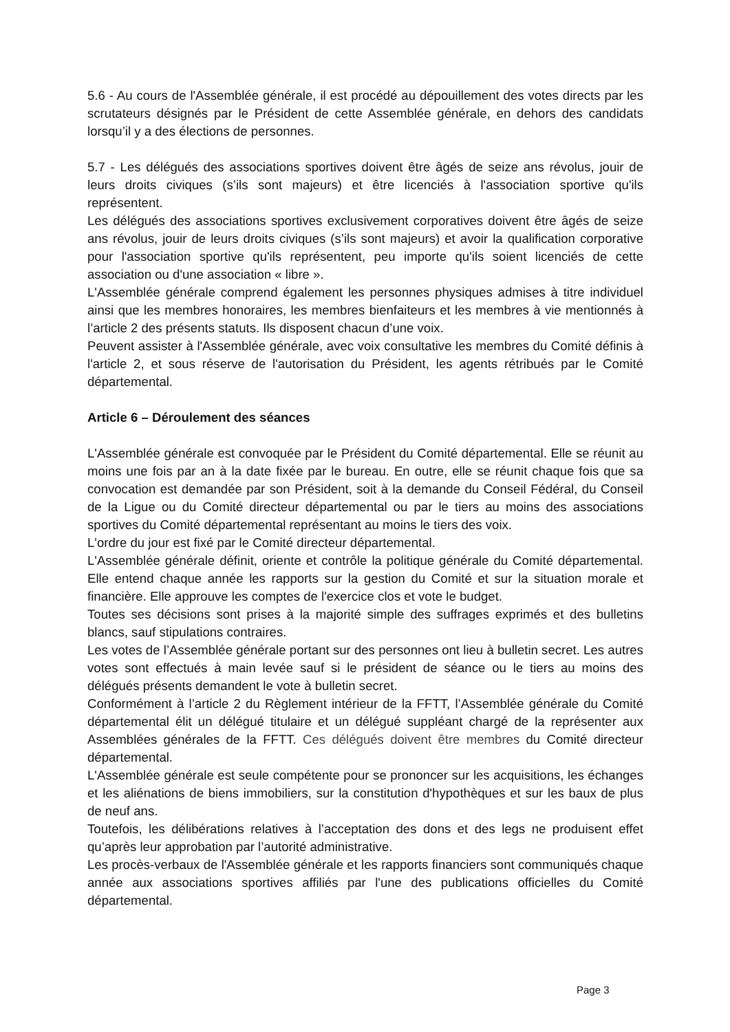5.6 - Au cours de l'Assemblée générale, il est procédé au dépouillement des votes directs par les scrutateurs désignés par le Président de cette Assemblée générale, en dehors des candidats lorsqu’il y a des élections de personnes.
5.7 - Les délégués des associations sportives doivent être âgés de seize ans révolus, jouir de leurs droits civiques (s’ils sont majeurs) et être licenciés à l'association sportive qu'ils représentent.
Les délégués des associations sportives exclusivement corporatives doivent être âgés de seize ans révolus, jouir de leurs droits civiques (s’ils sont majeurs) et avoir la qualification corporative pour l'association sportive qu'ils représentent, peu importe qu'ils soient licenciés de cette association ou d'une association « libre ».
L'Assemblée générale comprend également les personnes physiques admises à titre individuel ainsi que les membres honoraires, les membres bienfaiteurs et les membres à vie mentionnés à l’article 2 des présents statuts. Ils disposent chacun d’une voix.
Peuvent assister à l'Assemblée générale, avec voix consultative les membres du Comité définis à l'article 2, et sous réserve de l'autorisation du Président, les agents rétribués par le Comité départemental.
Article 6 – Déroulement des séances
L'Assemblée générale est convoquée par le Président du Comité départemental. Elle se réunit au moins une fois par an à la date fixée par le bureau. En outre, elle se réunit chaque fois que sa convocation est demandée par son Président, soit à la demande du Conseil Fédéral, du Conseil de la Ligue ou du Comité directeur départemental ou par le tiers au moins des associations sportives du Comité départemental représentant au moins le tiers des voix.
L'ordre du jour est fixé par le Comité directeur départemental.
L'Assemblée générale définit, oriente et contrôle la politique générale du Comité départemental. Elle entend chaque année les rapports sur la gestion du Comité et sur la situation morale et financière. Elle approuve les comptes de l'exercice clos et vote le budget.
Toutes ses décisions sont prises à la majorité simple des suffrages exprimés et des bulletins blancs, sauf stipulations contraires.
Les votes de l’Assemblée générale portant sur des personnes ont lieu à bulletin secret. Les autres votes sont effectués à main levée sauf si le président de séance ou le tiers au moins des délégués présents demandent le vote à bulletin secret.
Conformément à l’article 2 du Règlement intérieur de la FFTT, l’Assemblée générale du Comité départemental élit un délégué titulaire et un délégué suppléant chargé de la représenter aux Assemblées générales de la FFTT. Ces délégués doivent être membres du Comité directeur départemental.
L'Assemblée générale est seule compétente pour se prononcer sur les acquisitions, les échanges et les aliénations de biens immobiliers, sur la constitution d'hypothèques et sur les baux de plus de neuf ans.
Toutefois, les délibérations relatives à l’acceptation des dons et des legs ne produisent effet qu’après leur approbation par l’autorité administrative.
Les procès-verbaux de l'Assemblée générale et les rapports financiers sont communiqués chaque année aux associations sportives affiliés par l'une des publications officielles du Comité départemental.
Page 3